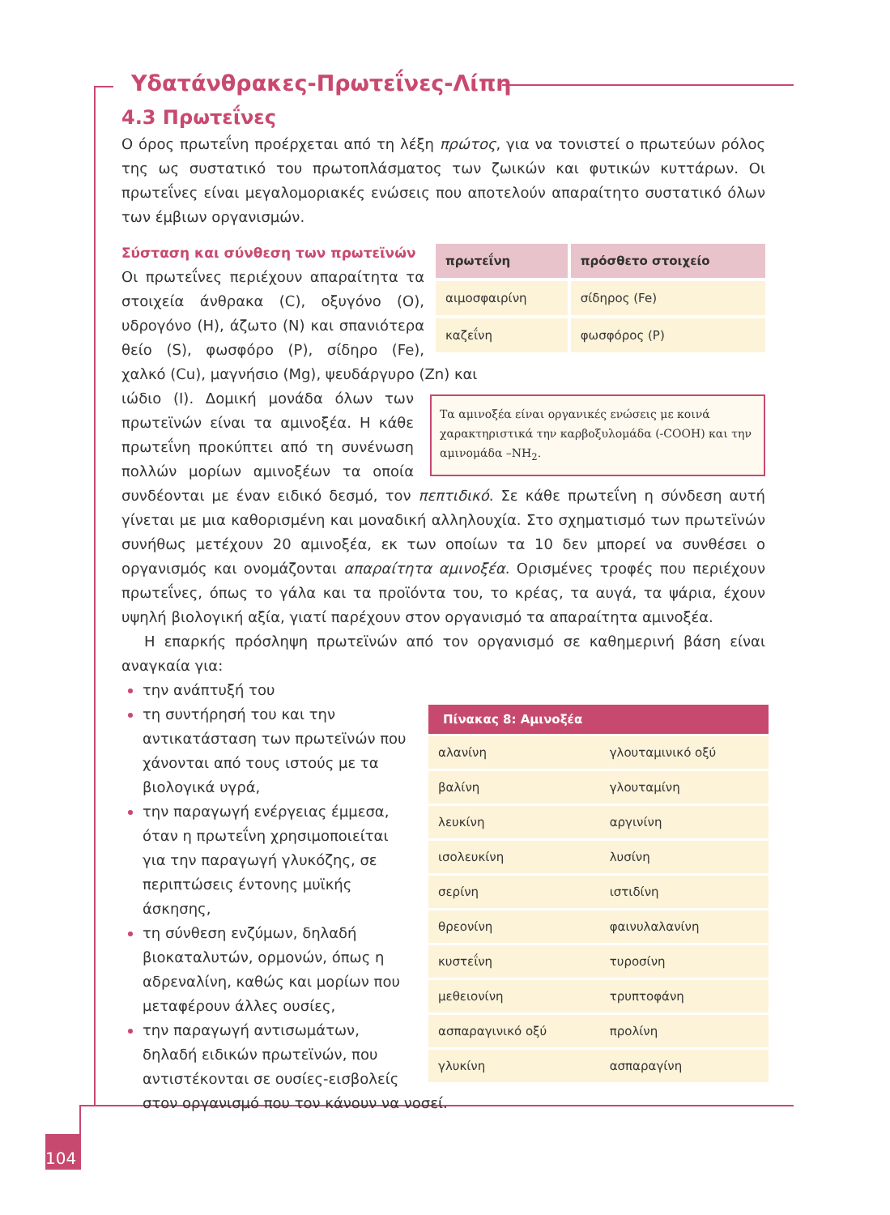Υδατάνθρακες-Πρωτεΐνες-Λίπη
4.3 Πρωτεΐνες
Ο όρος πρωτεΐνη προέρχεται από τη λέξη πρώτος, για να τονιστεί ο πρωτεύων ρόλος της ως συστατικό του πρωτοπλάσματος των ζωικών και φυτικών κυττάρων. Οι πρωτεΐνες είναι μεγαλομοριακές ενώσεις που αποτελούν απαραίτητο συστατικό όλων των έμβιων οργανισμών.
| πρωτεΐνη | πρόσθετο στοιχείο |
| --- | --- |
| αιμοσφαιρίνη | σίδηρος (Fe) |
| καζεΐνη | φωσφόρος (P) |
Σύσταση και σύνθεση των πρωτεϊνών
Οι πρωτεΐνες περιέχουν απαραίτητα τα στοιχεία άνθρακα (C), οξυγόνο (O), υδρογόνο (H), άζωτο (N) και σπανιότερα θείο (S), φωσφόρο (P), σίδηρο (Fe), χαλκό (Cu), μαγνήσιο (Mg), ψευδάργυρο (Zn) και
Τα αμινοξέα είναι οργανικές ενώσεις με κοινά χαρακτηριστικά την καρβοξυλομάδα (-COOH) και την αμινομάδα –NH<sub>2</sub>.
ιώδιο (I). Δομική μονάδα όλων των πρωτεϊνών είναι τα αμινοξέα. Η κάθε πρωτεΐνη προκύπτει από τη συνένωση πολλών μορίων αμινοξέων τα οποία συνδέονται με έναν ειδικό δεσμό, τον πεπτιδικό. Σε κάθε πρωτεΐνη η σύνδεση αυτή γίνεται με μια καθορισμένη και μοναδική αλληλουχία. Στο σχηματισμό των πρωτεϊνών συνήθως μετέχουν 20 αμινοξέα, εκ των οποίων τα 10 δεν μπορεί να συνθέσει ο οργανισμός και ονομάζονται απαραίτητα αμινοξέα. Ορισμένες τροφές που περιέχουν πρωτεΐνες, όπως το γάλα και τα προϊόντα του, το κρέας, τα αυγά, τα ψάρια, έχουν υψηλή βιολογική αξία, γιατί παρέχουν στον οργανισμό τα απαραίτητα αμινοξέα.
Η επαρκής πρόσληψη πρωτεϊνών από τον οργανισμό σε καθημερινή βάση είναι αναγκαία για:
| Πίνακας 8: Αμινοξέα | |
| --- | --- |
| αλανίνη | γλουταμινικό οξύ |
| βαλίνη | γλουταμίνη |
| λευκίνη | αργινίνη |
| ισολευκίνη | λυσίνη |
| σερίνη | ιστιδίνη |
| θρεονίνη | φαινυλαλανίνη |
| κυστεΐνη | τυροσίνη |
| μεθειονίνη | τρυπτοφάνη |
| ασπαραγινικό οξύ | προλίνη |
| γλυκίνη | ασπαραγίνη |
την ανάπτυξή του
τη συντήρησή του και την αντικατάσταση των πρωτεϊνών που χάνονται από τους ιστούς με τα βιολογικά υγρά,
την παραγωγή ενέργειας έμμεσα, όταν η πρωτεΐνη χρησιμοποιείται για την παραγωγή γλυκόζης, σε περιπτώσεις έντονης μυϊκής άσκησης,
τη σύνθεση ενζύμων, δηλαδή βιοκαταλυτών, ορμονών, όπως η αδρεναλίνη, καθώς και μορίων που μεταφέρουν άλλες ουσίες,
την παραγωγή αντισωμάτων, δηλαδή ειδικών πρωτεϊνών, που αντιστέκονται σε ουσίες-εισβολείς στον οργανισμό που τον κάνουν να νοσεί.
104